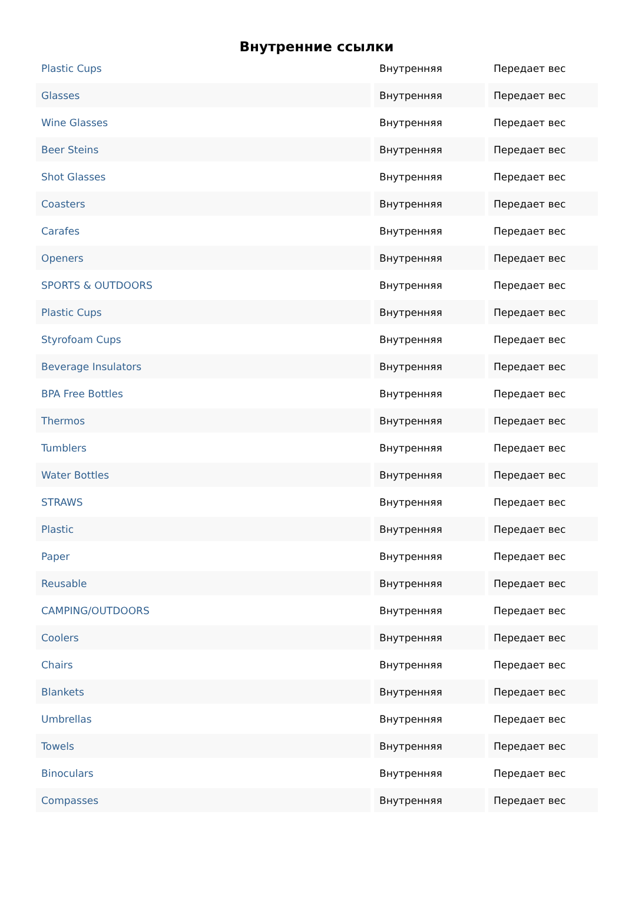Внутренние ссылки
| Plastic Cups | Внутренняя | Передает вес |
| Glasses | Внутренняя | Передает вес |
| Wine Glasses | Внутренняя | Передает вес |
| Beer Steins | Внутренняя | Передает вес |
| Shot Glasses | Внутренняя | Передает вес |
| Coasters | Внутренняя | Передает вес |
| Carafes | Внутренняя | Передает вес |
| Openers | Внутренняя | Передает вес |
| SPORTS & OUTDOORS | Внутренняя | Передает вес |
| Plastic Cups | Внутренняя | Передает вес |
| Styrofoam Cups | Внутренняя | Передает вес |
| Beverage Insulators | Внутренняя | Передает вес |
| BPA Free Bottles | Внутренняя | Передает вес |
| Thermos | Внутренняя | Передает вес |
| Tumblers | Внутренняя | Передает вес |
| Water Bottles | Внутренняя | Передает вес |
| STRAWS | Внутренняя | Передает вес |
| Plastic | Внутренняя | Передает вес |
| Paper | Внутренняя | Передает вес |
| Reusable | Внутренняя | Передает вес |
| CAMPING/OUTDOORS | Внутренняя | Передает вес |
| Coolers | Внутренняя | Передает вес |
| Chairs | Внутренняя | Передает вес |
| Blankets | Внутренняя | Передает вес |
| Umbrellas | Внутренняя | Передает вес |
| Towels | Внутренняя | Передает вес |
| Binoculars | Внутренняя | Передает вес |
| Compasses | Внутренняя | Передает вес |